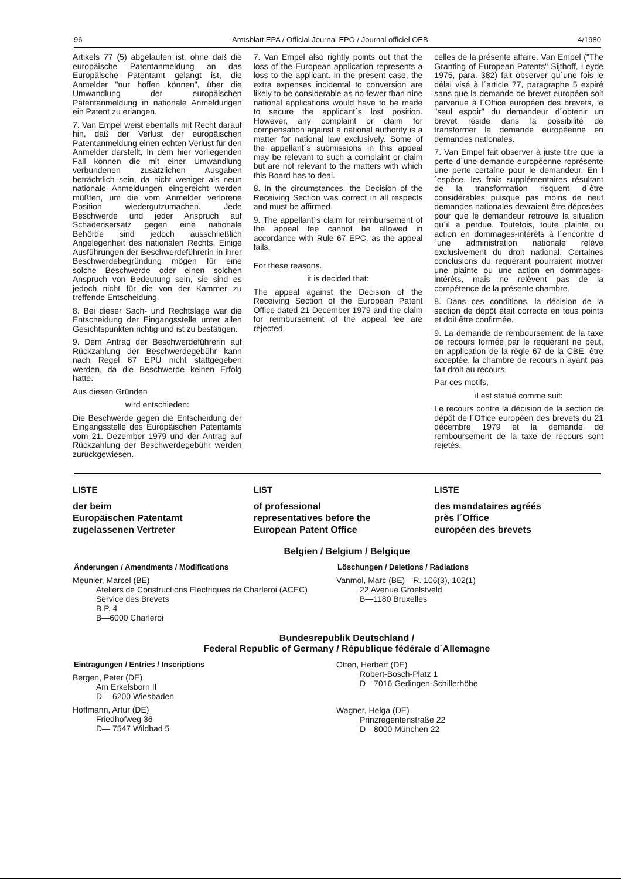96 Amtsblatt EPA / Official Journal EPO / Journal officiel OEB 4/1980
Artikels 77 (5) abgelaufen ist, ohne daß die europäische Patentanmeldung an das Europäische Patentamt gelangt ist, die Anmelder "nur hoffen können", über die Umwandlung der europäischen Patentanmeldung in nationale Anmeldungen ein Patent zu erlangen.
7. Van Empel weist ebenfalls mit Recht darauf hin, daß der Verlust der europäischen Patentanmeldung einen echten Verlust für den Anmelder darstellt, In dem hier vorliegenden Fall können die mit einer Umwandlung verbundenen zusätzlichen Ausgaben beträchtlich sein, da nicht weniger als neun nationale Anmeldungen eingereicht werden müßten, um die vom Anmelder verlorene Position wiedergutzumachen. Jede Beschwerde und jeder Anspruch auf Schadensersatz gegen eine nationale Behörde sind jedoch ausschließlich Angelegenheit des nationalen Rechts. Einige Ausführungen der Beschwerdeführerin in ihrer Beschwerdebegründung mögen für eine solche Beschwerde oder einen solchen Anspruch von Bedeutung sein, sie sind es jedoch nicht für die von der Kammer zu treffende Entscheidung.
8. Bei dieser Sach- und Rechtslage war die Entscheidung der Eingangsstelle unter allen Gesichtspunkten richtig und ist zu bestätigen.
9. Dem Antrag der Beschwerdeführerin auf Rückzahlung der Beschwerdegebühr kann nach Regel 67 EPÜ nicht stattgegeben werden, da die Beschwerde keinen Erfolg hatte.
Aus diesen Gründen
wird entschieden:
Die Beschwerde gegen die Entscheidung der Eingangsstelle des Europäischen Patentamts vom 21. Dezember 1979 und der Antrag auf Rückzahlung der Beschwerdegebühr werden zurückgewiesen.
7. Van Empel also rightly points out that the loss of the European application represents a loss to the applicant. In the present case, the extra expenses incidental to conversion are likely to be considerable as no fewer than nine national applications would have to be made to secure the applicant´s lost position. However, any complaint or claim for compensation against a national authority is a matter for national law exclusively. Some of the appellant´s submissions in this appeal may be relevant to such a complaint or claim but are not relevant to the matters with which this Board has to deal.
8. In the circumstances, the Decision of the Receiving Section was correct in all respects and must be affirmed.
9. The appellant´s claim for reimbursement of the appeal fee cannot be allowed in accordance with Rule 67 EPC, as the appeal fails.
For these reasons.
it is decided that:
The appeal against the Decision of the Receiving Section of the European Patent Office dated 21 December 1979 and the claim for reimbursement of the appeal fee are rejected.
celles de la présente affaire. Van Empel ("The Granting of European Patents" Sijthoff, Leyde 1975, para. 382) fait observer qu´une fois le délai visé à l´article 77, paragraphe 5 expiré sans que la demande de brevet européen soit parvenue à l´Office européen des brevets, le "seul espoir" du demandeur d´obtenir un brevet réside dans la possibilité de transformer la demande européenne en demandes nationales.
7. Van Empel fait observer à juste titre que la perte d´une demande européenne représente une perte certaine pour le demandeur. En l´espèce, les frais supplémentaires résultant de la transformation risquent d´être considérables puisque pas moins de neuf demandes nationales devraient être déposées pour que le demandeur retrouve la situation qu´il a perdue. Toutefois, toute plainte ou action en dommages-intérêts à l´encontre d´une administration nationale relève exclusivement du droit national. Certaines conclusions du requérant pourraient motiver une plainte ou une action en dommages-intérêts, mais ne relèvent pas de la compétence de la présente chambre.
8. Dans ces conditions, la décision de la section de dépôt était correcte en tous points et doit être confirmée.
9. La demande de remboursement de la taxe de recours formée par le requérant ne peut, en application de la règle 67 de la CBE, être acceptée, la chambre de recours n´ayant pas fait droit au recours.
Par ces motifs,
il est statué comme suit:
Le recours contre la décision de la section de dépôt de l´Office européen des brevets du 21 décembre 1979 et la demande de remboursement de la taxe de recours sont rejetés.
LISTE
der beim
Europäischen Patentamt
zugelassenen Vertreter
LIST
of professional
representatives before the
European Patent Office
LISTE
des mandataires agréés
près l´Office
européen des brevets
Belgien / Belgium / Belgique
Änderungen / Amendments / Modifications
Meunier, Marcel (BE)
Ateliers de Constructions Electriques de Charleroi (ACEC)
Service des Brevets
B.P. 4
B—6000 Charleroi
Löschungen / Deletions / Radiations
Vanmol, Marc (BE)—R. 106(3), 102(1)
22 Avenue Groelstveld
B—1180 Bruxelles
Bundesrepublik Deutschland /
Federal Republic of Germany / République fédérale d´Allemagne
Eintragungen / Entries / Inscriptions
Bergen, Peter (DE)
Am Erkelsborn II
D— 6200 Wiesbaden
Hoffmann, Artur (DE)
Friedhofweg 36
D— 7547 Wildbad 5
Otten, Herbert (DE)
Robert-Bosch-Platz 1
D—7016 Gerlingen-Schillerhöhe
Wagner, Helga (DE)
Prinzregentenstraße 22
D—8000 München 22